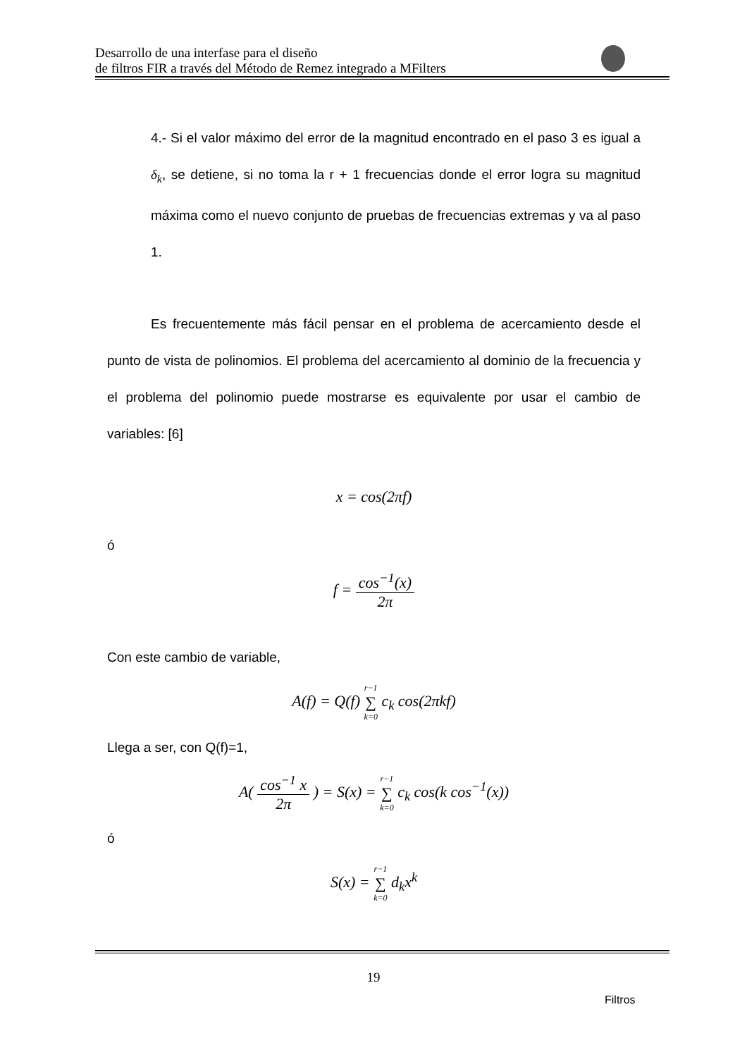Desarrollo de una interfase para el diseño
de filtros FIR a través del Método de Remez integrado a MFilters
4.- Si el valor máximo del error de la magnitud encontrado en el paso 3 es igual a δ<sub>k</sub>, se detiene, si no toma la r + 1 frecuencias donde el error logra su magnitud máxima como el nuevo conjunto de pruebas de frecuencias extremas y va al paso 1.
Es frecuentemente más fácil pensar en el problema de acercamiento desde el punto de vista de polinomios. El problema del acercamiento al dominio de la frecuencia y el problema del polinomio puede mostrarse es equivalente por usar el cambio de variables: [6]
x = cos(2πf)
ó
f = cos<sup>−1</sup>(x) 2π
Con este cambio de variable,
A(f) = Q(f) r−1 ∑ k=0 c<sub>k</sub> cos(2πkf)
Llega a ser, con Q(f)=1,
A( cos<sup>−1</sup> x 2π ) = S(x) = r−1 ∑ k=0 c<sub>k</sub> cos(k cos<sup>−1</sup>(x))
ó
S(x) = r−1 ∑ k=0 d<sub>k</sub>x<sup>k</sup>
19
Filtros